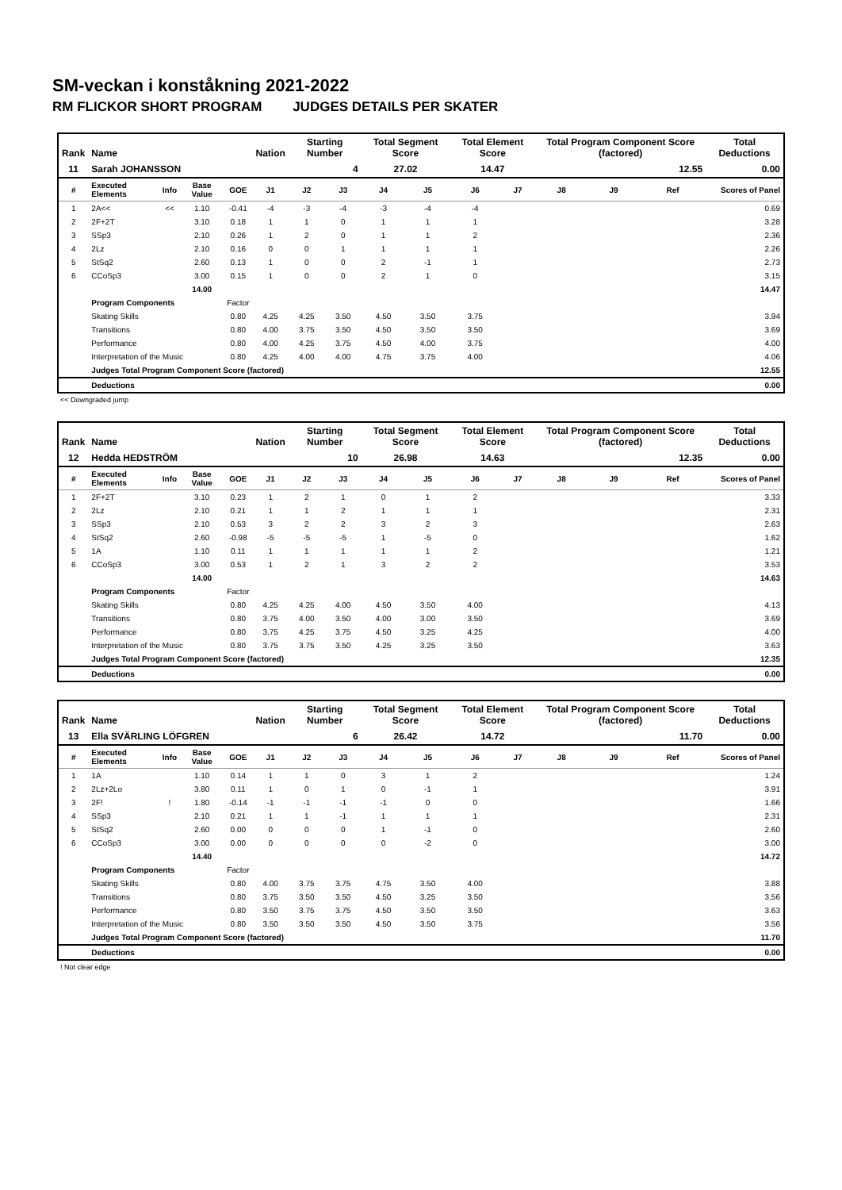SM-veckan i konståkning 2021-2022
RM FLICKOR SHORT PROGRAM JUDGES DETAILS PER SKATER
| Rank | Name | | | | Nation | Starting Number | | Total Segment Score | | Total Element Score | | Total Program Component Score (factored) | | | Total Deductions |
| --- | --- | --- | --- | --- | --- | --- | --- | --- | --- | --- | --- | --- | --- | --- | --- |
| 11 | Sarah JOHANSSON | | | | | 4 | | 27.02 | | 14.47 | | 12.55 | | | 0.00 |
| # | Executed Elements | Info | Base Value | GOE | J1 | J2 | J3 | J4 | J5 | J6 | J7 | J8 | J9 | Ref | Scores of Panel |
| 1 | 2A<< | << | 1.10 | -0.41 | -4 | -3 | -4 | -3 | -4 | -4 | | | | | 0.69 |
| 2 | 2F+2T | | 3.10 | 0.18 | 1 | 1 | 0 | 1 | 1 | 1 | | | | | 3.28 |
| 3 | SSp3 | | 2.10 | 0.26 | 1 | 2 | 0 | 1 | 1 | 2 | | | | | 2.36 |
| 4 | 2Lz | | 2.10 | 0.16 | 0 | 0 | 1 | 1 | 1 | 1 | | | | | 2.26 |
| 5 | StSq2 | | 2.60 | 0.13 | 1 | 0 | 0 | 2 | -1 | 1 | | | | | 2.73 |
| 6 | CCoSp3 | | 3.00 | 0.15 | 1 | 0 | 0 | 2 | 1 | 0 | | | | | 3.15 |
| | | | 14.00 | | | | | | | | | | | | 14.47 |
| | Program Components | | | Factor | | | | | | | | | | | |
| | Skating Skills | | | 0.80 | 4.25 | 4.25 | 3.50 | 4.50 | 3.50 | 3.75 | | | | | 3.94 |
| | Transitions | | | 0.80 | 4.00 | 3.75 | 3.50 | 4.50 | 3.50 | 3.50 | | | | | 3.69 |
| | Performance | | | 0.80 | 4.00 | 4.25 | 3.75 | 4.50 | 4.00 | 3.75 | | | | | 4.00 |
| | Interpretation of the Music | | | 0.80 | 4.25 | 4.00 | 4.00 | 4.75 | 3.75 | 4.00 | | | | | 4.06 |
| | Judges Total Program Component Score (factored) | | | | | | | | | | | | | | 12.55 |
| | Deductions | | | | | | | | | | | | | | 0.00 |
<< Downgraded jump
| Rank | Name | | | | Nation | Starting Number | | Total Segment Score | | Total Element Score | | Total Program Component Score (factored) | | | Total Deductions |
| --- | --- | --- | --- | --- | --- | --- | --- | --- | --- | --- | --- | --- | --- | --- | --- |
| 12 | Hedda HEDSTRÖM | | | | | 10 | | 26.98 | | 14.63 | | 12.35 | | | 0.00 |
| # | Executed Elements | Info | Base Value | GOE | J1 | J2 | J3 | J4 | J5 | J6 | J7 | J8 | J9 | Ref | Scores of Panel |
| 1 | 2F+2T | | 3.10 | 0.23 | 1 | 2 | 1 | 0 | 1 | 2 | | | | | 3.33 |
| 2 | 2Lz | | 2.10 | 0.21 | 1 | 1 | 2 | 1 | 1 | 1 | | | | | 2.31 |
| 3 | SSp3 | | 2.10 | 0.53 | 3 | 2 | 2 | 3 | 2 | 3 | | | | | 2.63 |
| 4 | StSq2 | | 2.60 | -0.98 | -5 | -5 | -5 | 1 | -5 | 0 | | | | | 1.62 |
| 5 | 1A | | 1.10 | 0.11 | 1 | 1 | 1 | 1 | 1 | 2 | | | | | 1.21 |
| 6 | CCoSp3 | | 3.00 | 0.53 | 1 | 2 | 1 | 3 | 2 | 2 | | | | | 3.53 |
| | | | 14.00 | | | | | | | | | | | | 14.63 |
| | Program Components | | | Factor | | | | | | | | | | | |
| | Skating Skills | | | 0.80 | 4.25 | 4.25 | 4.00 | 4.50 | 3.50 | 4.00 | | | | | 4.13 |
| | Transitions | | | 0.80 | 3.75 | 4.00 | 3.50 | 4.00 | 3.00 | 3.50 | | | | | 3.69 |
| | Performance | | | 0.80 | 3.75 | 4.25 | 3.75 | 4.50 | 3.25 | 4.25 | | | | | 4.00 |
| | Interpretation of the Music | | | 0.80 | 3.75 | 3.75 | 3.50 | 4.25 | 3.25 | 3.50 | | | | | 3.63 |
| | Judges Total Program Component Score (factored) | | | | | | | | | | | | | | 12.35 |
| | Deductions | | | | | | | | | | | | | | 0.00 |
| Rank | Name | | | | Nation | Starting Number | | Total Segment Score | | Total Element Score | | Total Program Component Score (factored) | | | Total Deductions |
| --- | --- | --- | --- | --- | --- | --- | --- | --- | --- | --- | --- | --- | --- | --- | --- |
| 13 | Ella SVÄRLING LÖFGREN | | | | | 6 | | 26.42 | | 14.72 | | 11.70 | | | 0.00 |
| # | Executed Elements | Info | Base Value | GOE | J1 | J2 | J3 | J4 | J5 | J6 | J7 | J8 | J9 | Ref | Scores of Panel |
| 1 | 1A | | 1.10 | 0.14 | 1 | 1 | 0 | 3 | 1 | 2 | | | | | 1.24 |
| 2 | 2Lz+2Lo | | 3.80 | 0.11 | 1 | 0 | 1 | 0 | -1 | 1 | | | | | 3.91 |
| 3 | 2F! | ! | 1.80 | -0.14 | -1 | -1 | -1 | -1 | 0 | 0 | | | | | 1.66 |
| 4 | SSp3 | | 2.10 | 0.21 | 1 | 1 | -1 | 1 | 1 | 1 | | | | | 2.31 |
| 5 | StSq2 | | 2.60 | 0.00 | 0 | 0 | 0 | 1 | -1 | 0 | | | | | 2.60 |
| 6 | CCoSp3 | | 3.00 | 0.00 | 0 | 0 | 0 | 0 | -2 | 0 | | | | | 3.00 |
| | | | 14.40 | | | | | | | | | | | | 14.72 |
| | Program Components | | | Factor | | | | | | | | | | | |
| | Skating Skills | | | 0.80 | 4.00 | 3.75 | 3.75 | 4.75 | 3.50 | 4.00 | | | | | 3.88 |
| | Transitions | | | 0.80 | 3.75 | 3.50 | 3.50 | 4.50 | 3.25 | 3.50 | | | | | 3.56 |
| | Performance | | | 0.80 | 3.50 | 3.75 | 3.75 | 4.50 | 3.50 | 3.50 | | | | | 3.63 |
| | Interpretation of the Music | | | 0.80 | 3.50 | 3.50 | 3.50 | 4.50 | 3.50 | 3.75 | | | | | 3.56 |
| | Judges Total Program Component Score (factored) | | | | | | | | | | | | | | 11.70 |
| | Deductions | | | | | | | | | | | | | | 0.00 |
! Not clear edge